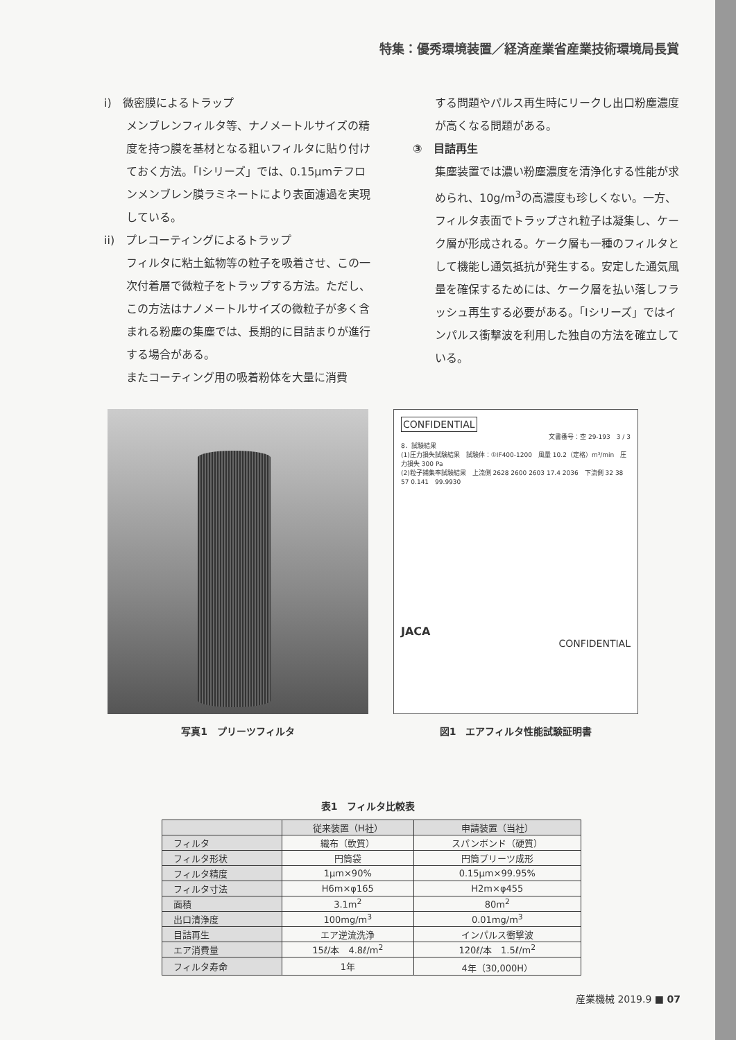特集：優秀環境装置／経済産業省産業技術環境局長賞
i)　微密膜によるトラップ
メンブレンフィルタ等、ナノメートルサイズの精度を持つ膜を基材となる粗いフィルタに貼り付けておく方法。「Iシリーズ」では、0.15μmテフロンメンブレン膜ラミネートにより表面濾過を実現している。
ii)　プレコーティングによるトラップ
フィルタに粘土鉱物等の粒子を吸着させ、この一次付着層で微粒子をトラップする方法。ただし、この方法はナノメートルサイズの微粒子が多く含まれる粉塵の集塵では、長期的に目詰まりが進行する場合がある。
またコーティング用の吸着粉体を大量に消費
する問題やパルス再生時にリークし出口粉塵濃度が高くなる問題がある。
③　目詰再生
集塵装置では濃い粉塵濃度を清浄化する性能が求められ、10g/m<sup>3</sup>の高濃度も珍しくない。一方、フィルタ表面でトラップされ粒子は凝集し、ケーク層が形成される。ケーク層も一種のフィルタとして機能し通気抵抗が発生する。安定した通気風量を確保するためには、ケーク層を払い落しフラッシュ再生する必要がある。「Iシリーズ」ではインパルス衝撃波を利用した独自の方法を確立している。
写真1　プリーツフィルタ
CONFIDENTIAL
文書番号：空 29-193　3 / 3
8．試験結果
(1)圧力損失試験結果　試験体：①IF400-1200　風量 10.2（定格）m³/min　圧力損失 300 Pa
(2)粒子捕集率試験結果　上流側 2628 2600 2603 17.4 2036　下流側 32 38 57 0.141　99.9930
JACA
CONFIDENTIAL
図1　エアフィルタ性能試験証明書
表1　フィルタ比較表
| | 従来装置（H社） | 申請装置（当社） |
| --- | --- | --- |
| フィルタ | 織布（軟質） | スパンボンド（硬質） |
| フィルタ形状 | 円筒袋 | 円筒プリーツ成形 |
| フィルタ精度 | 1μm×90% | 0.15μm×99.95% |
| フィルタ寸法 | H6m×φ165 | H2m×φ455 |
| 面積 | 3.1m<sup>2</sup> | 80m<sup>2</sup> |
| 出口清浄度 | 100mg/m<sup>3</sup> | 0.01mg/m<sup>3</sup> |
| 目詰再生 | エア逆流洗浄 | インパルス衝撃波 |
| エア消費量 | 15ℓ/本 4.8ℓ/m<sup>2</sup> | 120ℓ/本 1.5ℓ/m<sup>2</sup> |
| フィルタ寿命 | 1年 | 4年（30,000H） |
産業機械 2019.9 ■ 07